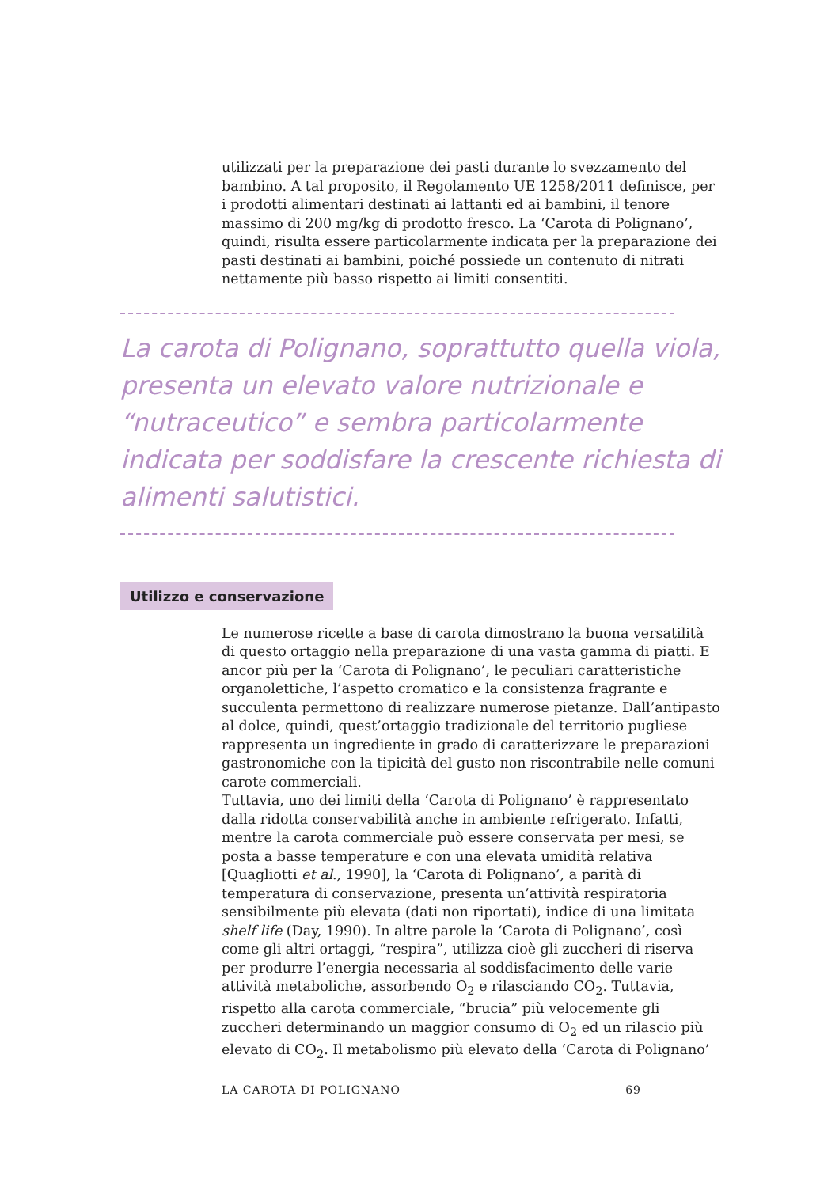utilizzati per la preparazione dei pasti durante lo svezzamento del bambino. A tal proposito, il Regolamento UE 1258/2011 definisce, per i prodotti alimentari destinati ai lattanti ed ai bambini, il tenore massimo di 200 mg/kg di prodotto fresco. La ‘Carota di Polignano’, quindi, risulta essere particolarmente indicata per la preparazione dei pasti destinati ai bambini, poiché possiede un contenuto di nitrati nettamente più basso rispetto ai limiti consentiti.
La carota di Polignano, soprattutto quella viola, presenta un elevato valore nutrizionale e “nutraceutico” e sembra particolarmente indicata per soddisfare la crescente richiesta di alimenti salutistici.
Utilizzo e conservazione
Le numerose ricette a base di carota dimostrano la buona versatilità di questo ortaggio nella preparazione di una vasta gamma di piatti. E ancor più per la ‘Carota di Polignano’, le peculiari caratteristiche organolettiche, l’aspetto cromatico e la consistenza fragrante e succulenta permettono di realizzare numerose pietanze. Dall’antipasto al dolce, quindi, quest’ortaggio tradizionale del territorio pugliese rappresenta un ingrediente in grado di caratterizzare le preparazioni gastronomiche con la tipicità del gusto non riscontrabile nelle comuni carote commerciali.
Tuttavia, uno dei limiti della ‘Carota di Polignano’ è rappresentato dalla ridotta conservabilità anche in ambiente refrigerato. Infatti, mentre la carota commerciale può essere conservata per mesi, se posta a basse temperature e con una elevata umidità relativa [Quagliotti et al., 1990], la ‘Carota di Polignano’, a parità di temperatura di conservazione, presenta un’attività respiratoria sensibilmente più elevata (dati non riportati), indice di una limitata shelf life (Day, 1990). In altre parole la ‘Carota di Polignano’, così come gli altri ortaggi, “respira”, utilizza cioè gli zuccheri di riserva per produrre l’energia necessaria al soddisfacimento delle varie attività metaboliche, assorbendo O<sub>2</sub> e rilasciando CO<sub>2</sub>. Tuttavia, rispetto alla carota commerciale, “brucia” più velocemente gli zuccheri determinando un maggior consumo di O<sub>2</sub> ed un rilascio più elevato di CO<sub>2</sub>. Il metabolismo più elevato della ‘Carota di Polignano’
LA CAROTA DI POLIGNANO 69